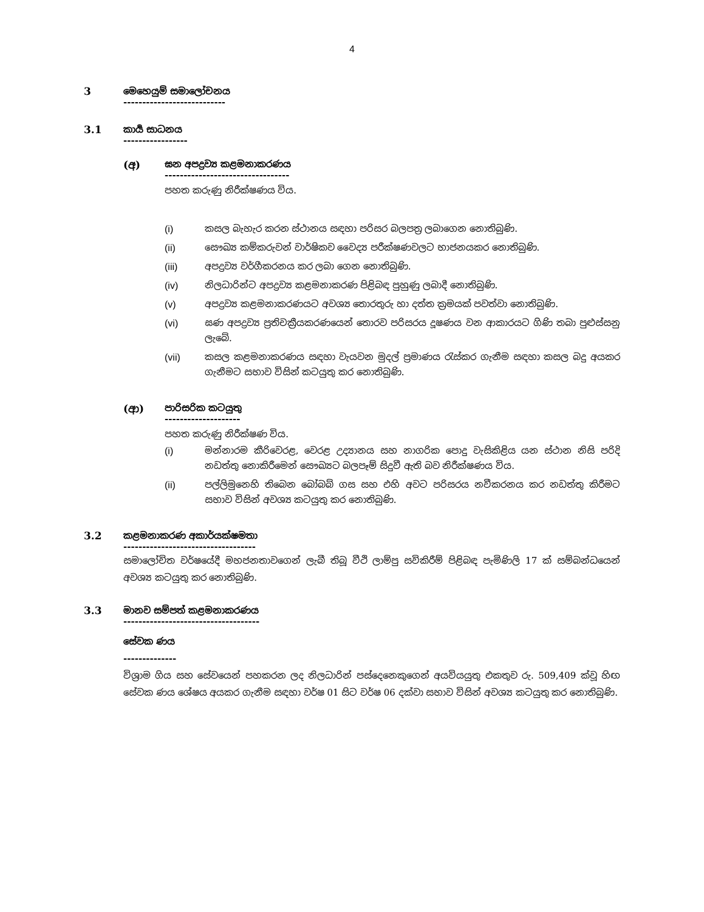4
3 මෙහෙයුම් සමාලෝචනය
---------------------------
3.1 කාර්‍ය සාධනය
-----------------
(අ) ඝන අපද්‍රව්‍ය කළමනාකරණය
---------------------------------
පහත කරුණු නිරීක්ෂණය විය.
(i) කසල බැහැර කරන ස්ථානය සඳහා පරිසර බලපත්‍ර ලබාගෙන නොතිබුණි.
(ii) සෞඛ්‍ය කම්කරුවන් වාර්ෂිකව වෛද්‍ය පරීක්ෂණවලට භාජනයකර නොතිබුණි.
(iii) අපද්‍රව්‍ය වර්ගීකරනය කර ලබා ගෙන නොතිබුණි.
(iv) නිලධාරින්ට අපද්‍රව්‍ය කළමනාකරණ පිළිබඳ පුහුණු ලබාදී නොතිබුණි.
(v) අපද්‍රව්‍ය කළමනාකරණයට අවශ්‍ය තොරතුරු හා දත්ත ක්‍රමයක් පවත්වා නොතිබුණි.
(vi) ඝණ අපද්‍රව්‍ය ප්‍රතිචක්‍රීයකරණයෙන් තොරව පරිසරය දූෂණය වන ආකාරයට ගිණි තබා පුළුස්සනු ලැබේ.
(vii) කසල කළමනාකරණය සඳහා වැයවන මුදල් ප්‍රමාණය රැස්කර ගැනීම සඳහා කසල බදු අයකර ගැනීමට සභාව විසින් කටයුතු කර නොතිබුණි.
(ආ) පාරිසරික කටයුතු
--------------------
පහත කරුණු නිරීක්ෂණ විය.
(i) මන්නාරම කීරිවෙරළ, වෙරළ උද්‍යානය සහ නාගරික පොදු වැසිකිළිය යන ස්ථාන නිසි පරිදි නඩත්තු නොකිරීමෙන් සෞඛ්‍යට බලපෑම් සිදුවී ඇති බව නිරීක්ෂණය විය.
(ii) පල්ලිමුනෙහි තිබෙන බෝබබ් ගස සහ එහි අවට පරිසරය නවීකරනය කර නඩත්තු කිරීමට සභාව විසින් අවශ්‍ය කටයුතු කර නොතිබුණි.
3.2 කළමනාකරණ අකාර්යක්ෂමතා
-----------------------------------
සමාලෝචිත වර්ෂයේදී මහජනතාවගෙන් ලැබී තිබූ වීථි ලාම්පු සවිකිරීම් පිළිබඳ පැමිණිලි 17 ක් සම්බන්ධයෙන් අවශ්‍ය කටයුතු කර නොතිබුණි.
3.3 මානව සම්පත් කළමනාකරණය
------------------------------------
සේවක ණය
--------------
විශ්‍රාම ගිය සහ සේවයෙන් පහකරන ලද නිලධාරින් පස්දෙනෙකුගෙන් අයවියයුතු එකතුව රු. 509,409 ක්වූ හිඟ සේවක ණය ශේෂය අයකර ගැනීම සඳහා වර්ෂ 01 සිට වර්ෂ 06 දක්වා සභාව විසින් අවශ්‍ය කටයුතු කර නොතිබුණි.